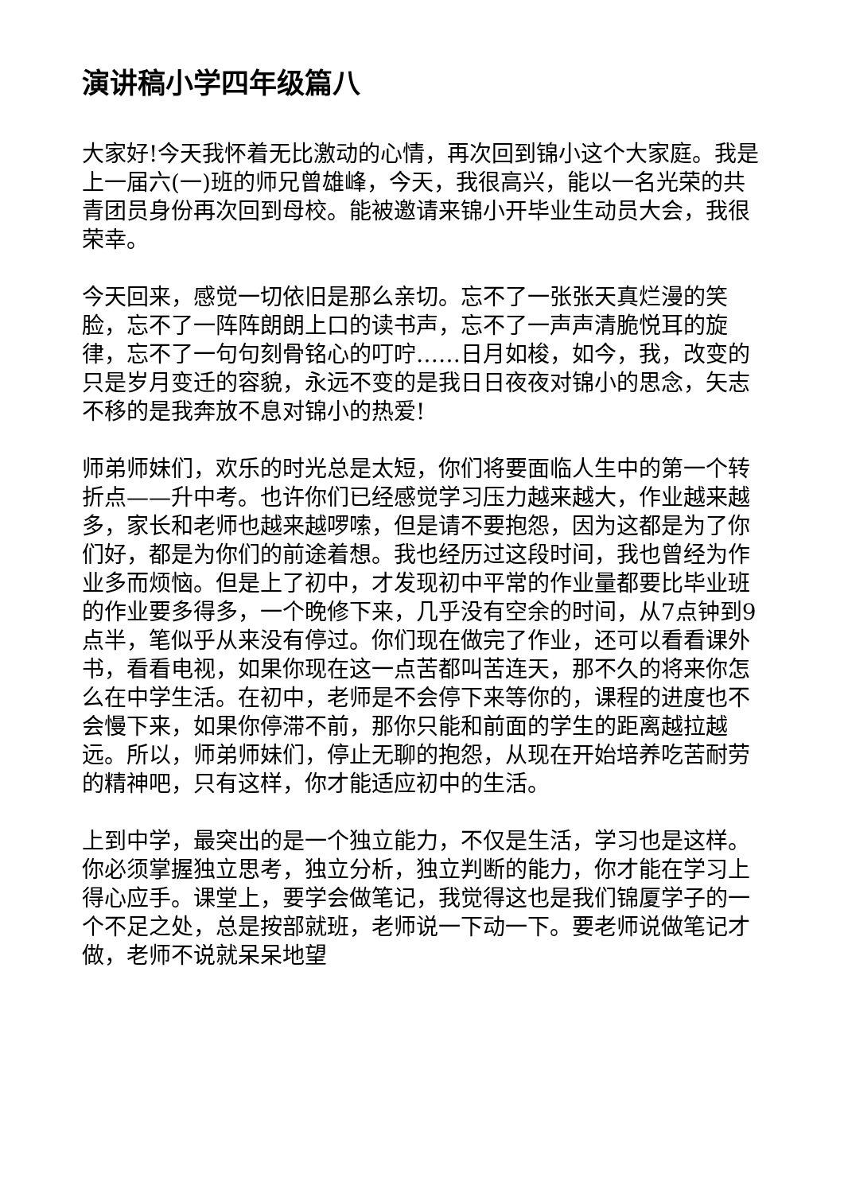演讲稿小学四年级篇八
大家好!今天我怀着无比激动的心情，再次回到锦小这个大家庭。我是上一届六(一)班的师兄曾雄峰，今天，我很高兴，能以一名光荣的共青团员身份再次回到母校。能被邀请来锦小开毕业生动员大会，我很荣幸。
今天回来，感觉一切依旧是那么亲切。忘不了一张张天真烂漫的笑脸，忘不了一阵阵朗朗上口的读书声，忘不了一声声清脆悦耳的旋律，忘不了一句句刻骨铭心的叮咛……日月如梭，如今，我，改变的只是岁月变迁的容貌，永远不变的是我日日夜夜对锦小的思念，矢志不移的是我奔放不息对锦小的热爱!
师弟师妹们，欢乐的时光总是太短，你们将要面临人生中的第一个转折点——升中考。也许你们已经感觉学习压力越来越大，作业越来越多，家长和老师也越来越啰嗦，但是请不要抱怨，因为这都是为了你们好，都是为你们的前途着想。我也经历过这段时间，我也曾经为作业多而烦恼。但是上了初中，才发现初中平常的作业量都要比毕业班的作业要多得多，一个晚修下来，几乎没有空余的时间，从7点钟到9点半，笔似乎从来没有停过。你们现在做完了作业，还可以看看课外书，看看电视，如果你现在这一点苦都叫苦连天，那不久的将来你怎么在中学生活。在初中，老师是不会停下来等你的，课程的进度也不会慢下来，如果你停滞不前，那你只能和前面的学生的距离越拉越远。所以，师弟师妹们，停止无聊的抱怨，从现在开始培养吃苦耐劳的精神吧，只有这样，你才能适应初中的生活。
上到中学，最突出的是一个独立能力，不仅是生活，学习也是这样。你必须掌握独立思考，独立分析，独立判断的能力，你才能在学习上得心应手。课堂上，要学会做笔记，我觉得这也是我们锦厦学子的一个不足之处，总是按部就班，老师说一下动一下。要老师说做笔记才做，老师不说就呆呆地望